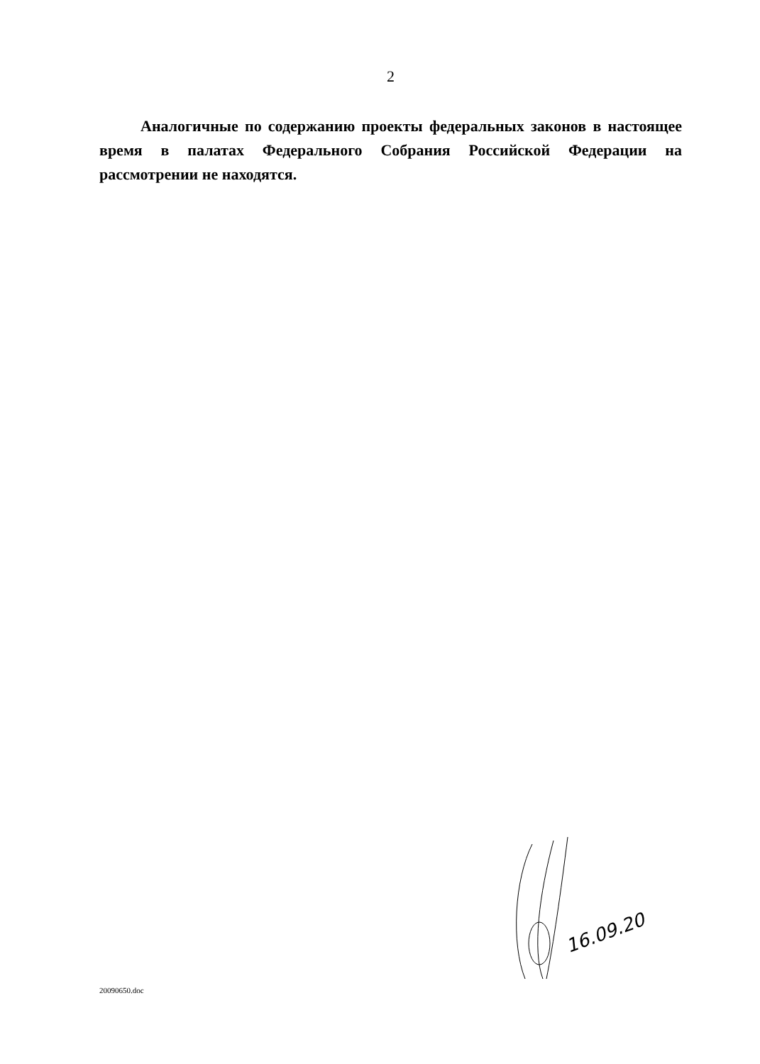2
Аналогичные по содержанию проекты федеральных законов в настоящее время в палатах Федерального Собрания Российской Федерации на рассмотрении не находятся.
16.09.20
20090650.doc